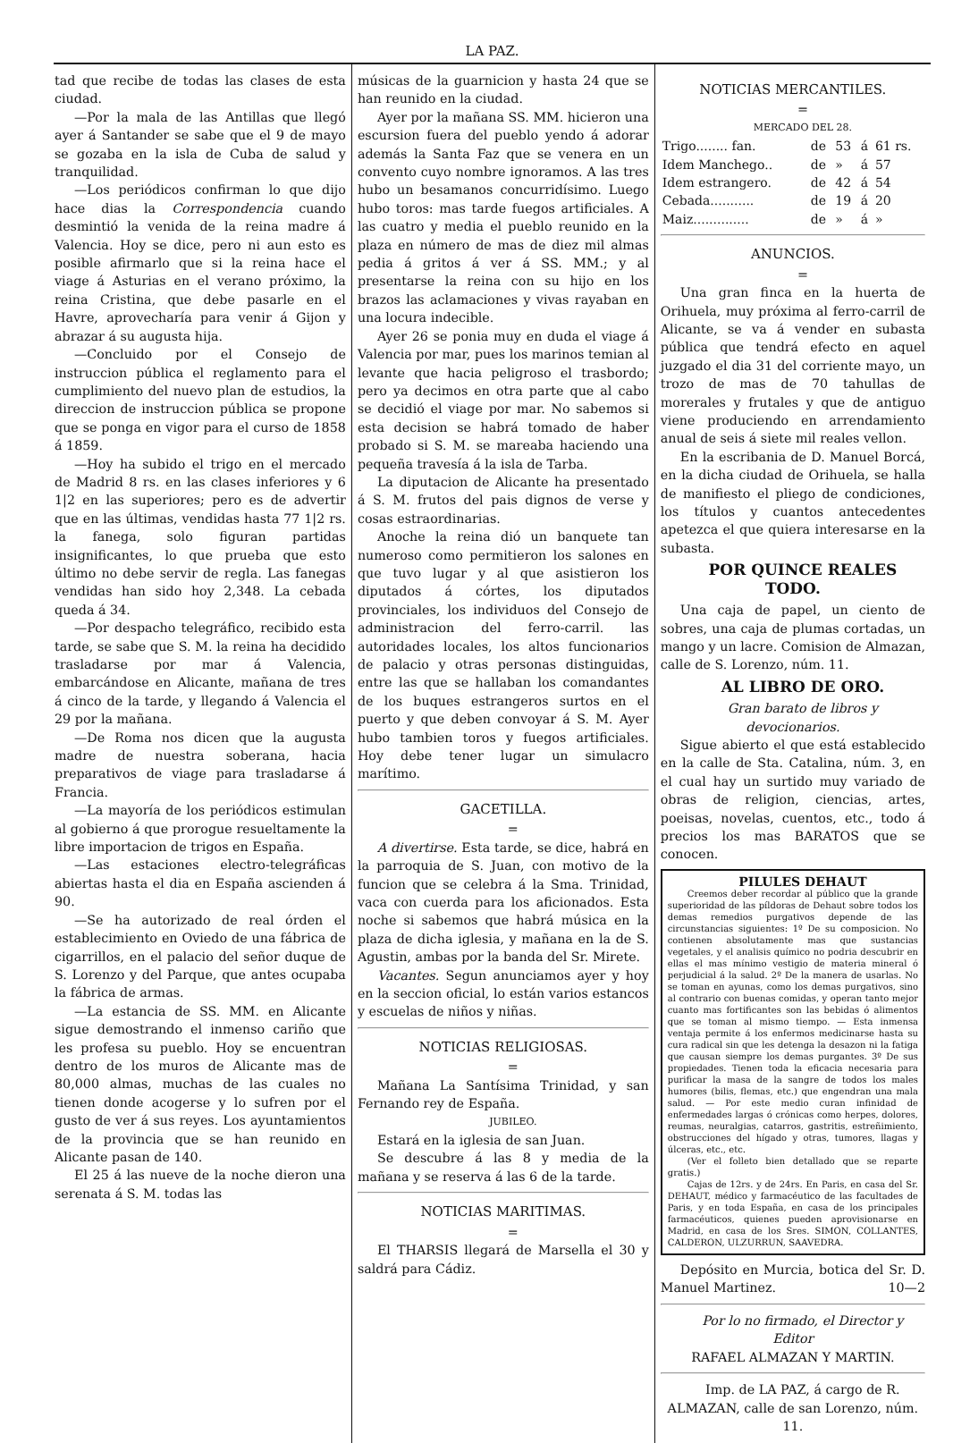LA PAZ.
tad que recibe de todas las clases de esta ciudad.
—Por la mala de las Antillas que llegó ayer á Santander se sabe que el 9 de mayo se gozaba en la isla de Cuba de salud y tranquilidad.
—Los periódicos confirman lo que dijo hace dias la Correspondencia cuando desmintió la venida de la reina madre á Valencia. Hoy se dice, pero ni aun esto es posible afirmarlo que si la reina hace el viage á Asturias en el verano próximo, la reina Cristina, que debe pasarle en el Havre, aprovecharía para venir á Gijon y abrazar á su augusta hija.
—Concluido por el Consejo de instruccion pública el reglamento para el cumplimiento del nuevo plan de estudios, la direccion de instruccion pública se propone que se ponga en vigor para el curso de 1858 á 1859.
—Hoy ha subido el trigo en el mercado de Madrid 8 rs. en las clases inferiores y 6 1|2 en las superiores; pero es de advertir que en las últimas, vendidas hasta 77 1|2 rs. la fanega, solo figuran partidas insignificantes, lo que prueba que esto último no debe servir de regla. Las fanegas vendidas han sido hoy 2,348. La cebada queda á 34.
—Por despacho telegráfico, recibido esta tarde, se sabe que S. M. la reina ha decidido trasladarse por mar á Valencia, embarcándose en Alicante, mañana de tres á cinco de la tarde, y llegando á Valencia el 29 por la mañana.
—De Roma nos dicen que la augusta madre de nuestra soberana, hacia preparativos de viage para trasladarse á Francia.
—La mayoría de los periódicos estimulan al gobierno á que prorogue resueltamente la libre importacion de trigos en España.
—Las estaciones electro-telegráficas abiertas hasta el dia en España ascienden á 90.
—Se ha autorizado de real órden el establecimiento en Oviedo de una fábrica de cigarrillos, en el palacio del señor duque de S. Lorenzo y del Parque, que antes ocupaba la fábrica de armas.
—La estancia de SS. MM. en Alicante sigue demostrando el inmenso cariño que les profesa su pueblo. Hoy se encuentran dentro de los muros de Alicante mas de 80,000 almas, muchas de las cuales no tienen donde acogerse y lo sufren por el gusto de ver á sus reyes. Los ayuntamientos de la provincia que se han reunido en Alicante pasan de 140.
El 25 á las nueve de la noche dieron una serenata á S. M. todas las
músicas de la guarnicion y hasta 24 que se han reunido en la ciudad.
Ayer por la mañana SS. MM. hicieron una escursion fuera del pueblo yendo á adorar además la Santa Faz que se venera en un convento cuyo nombre ignoramos. A las tres hubo un besamanos concurridísimo. Luego hubo toros: mas tarde fuegos artificiales. A las cuatro y media el pueblo reunido en la plaza en número de mas de diez mil almas pedia á gritos á ver á SS. MM.; y al presentarse la reina con su hijo en los brazos las aclamaciones y vivas rayaban en una locura indecible.
Ayer 26 se ponia muy en duda el viage á Valencia por mar, pues los marinos temian al levante que hacia peligroso el trasbordo; pero ya decimos en otra parte que al cabo se decidió el viage por mar. No sabemos si esta decision se habrá tomado de haber probado si S. M. se mareaba haciendo una pequeña travesía á la isla de Tarba.
La diputacion de Alicante ha presentado á S. M. frutos del pais dignos de verse y cosas estraordinarias.
Anoche la reina dió un banquete tan numeroso como permitieron los salones en que tuvo lugar y al que asistieron los diputados á córtes, los diputados provinciales, los individuos del Consejo de administracion del ferro-carril. las autoridades locales, los altos funcionarios de palacio y otras personas distinguidas, entre las que se hallaban los comandantes de los buques estrangeros surtos en el puerto y que deben convoyar á S. M. Ayer hubo tambien toros y fuegos artificiales. Hoy debe tener lugar un simulacro marítimo.
GACETILLA.
=
A divertirse. Esta tarde, se dice, habrá en la parroquia de S. Juan, con motivo de la funcion que se celebra á la Sma. Trinidad, vaca con cuerda para los aficionados. Esta noche si sabemos que habrá música en la plaza de dicha iglesia, y mañana en la de S. Agustin, ambas por la banda del Sr. Mirete.
Vacantes. Segun anunciamos ayer y hoy en la seccion oficial, lo están varios estancos y escuelas de niños y niñas.
NOTICIAS RELIGIOSAS.
=
Mañana La Santísima Trinidad, y san Fernando rey de España.
JUBILEO.
Estará en la iglesia de san Juan.
Se descubre á las 8 y media de la mañana y se reserva á las 6 de la tarde.
NOTICIAS MARITIMAS.
=
El THARSIS llegará de Marsella el 30 y saldrá para Cádiz.
NOTICIAS MERCANTILES.
=
MERCADO DEL 28.
| Trigo........ fan. | de | 53 | á | 61 rs. |
| Idem Manchego.. | de | » | á | 57 |
| Idem estrangero. | de | 42 | á | 54 |
| Cebada........... | de | 19 | á | 20 |
| Maiz.............. | de | » | á | » |
ANUNCIOS.
=
Una gran finca en la huerta de Orihuela, muy próxima al ferro-carril de Alicante, se va á vender en subasta pública que tendrá efecto en aquel juzgado el dia 31 del corriente mayo, un trozo de mas de 70 tahullas de morerales y frutales y que de antiguo viene produciendo en arrendamiento anual de seis á siete mil reales vellon.
En la escribania de D. Manuel Borcá, en la dicha ciudad de Orihuela, se halla de manifiesto el pliego de condiciones, los títulos y cuantos antecedentes apetezca el que quiera interesarse en la subasta.
POR QUINCE REALES TODO.
Una caja de papel, un ciento de sobres, una caja de plumas cortadas, un mango y un lacre. Comision de Almazan, calle de S. Lorenzo, núm. 11.
AL LIBRO DE ORO.
Gran barato de libros y devocionarios.
Sigue abierto el que está establecido en la calle de Sta. Catalina, núm. 3, en el cual hay un surtido muy variado de obras de religion, ciencias, artes, poeisas, novelas, cuentos, etc., todo á precios los mas BARATOS que se conocen.
PILULES DEHAUT
Creemos deber recordar al público que la grande superioridad de las píldoras de Dehaut sobre todos los demas remedios purgativos depende de las circunstancias siguientes: 1º De su composicion. No contienen absolutamente mas que sustancias vegetales, y el analisis químico no podria descubrir en ellas el mas mínimo vestigio de materia mineral ó perjudicial á la salud. 2º De la manera de usarlas. No se toman en ayunas, como los demas purgativos, sino al contrario con buenas comidas, y operan tanto mejor cuanto mas fortificantes son las bebidas ó alimentos que se toman al mismo tiempo. — Esta inmensa ventaja permite á los enfermos medicinarse hasta su cura radical sin que les detenga la desazon ni la fatiga que causan siempre los demas purgantes. 3º De sus propiedades. Tienen toda la eficacia necesaria para purificar la masa de la sangre de todos los males humores (bilis, flemas, etc.) que engendran una mala salud. — Por este medio curan infinidad de enfermedades largas ó crónicas como herpes, dolores, reumas, neuralgias, catarros, gastritis, estreñimiento, obstrucciones del hígado y otras, tumores, llagas y úlceras, etc., etc.
(Ver el folleto bien detallado que se reparte gratis.)
Cajas de 12rs. y de 24rs. En Paris, en casa del Sr. DEHAUT, médico y farmacéutico de las facultades de Paris, y en toda España, en casa de los principales farmacéuticos, quienes pueden aprovisionarse en Madrid, en casa de los Sres. SIMON, COLLANTES, CALDERON, ULZURRUN, SAAVEDRA.
Depósito en Murcia, botica del Sr. D. Manuel Martinez. 10—2
Por lo no firmado, el Director y Editor
RAFAEL ALMAZAN Y MARTIN.
Imp. de LA PAZ, á cargo de R. ALMAZAN, calle de san Lorenzo, núm. 11.